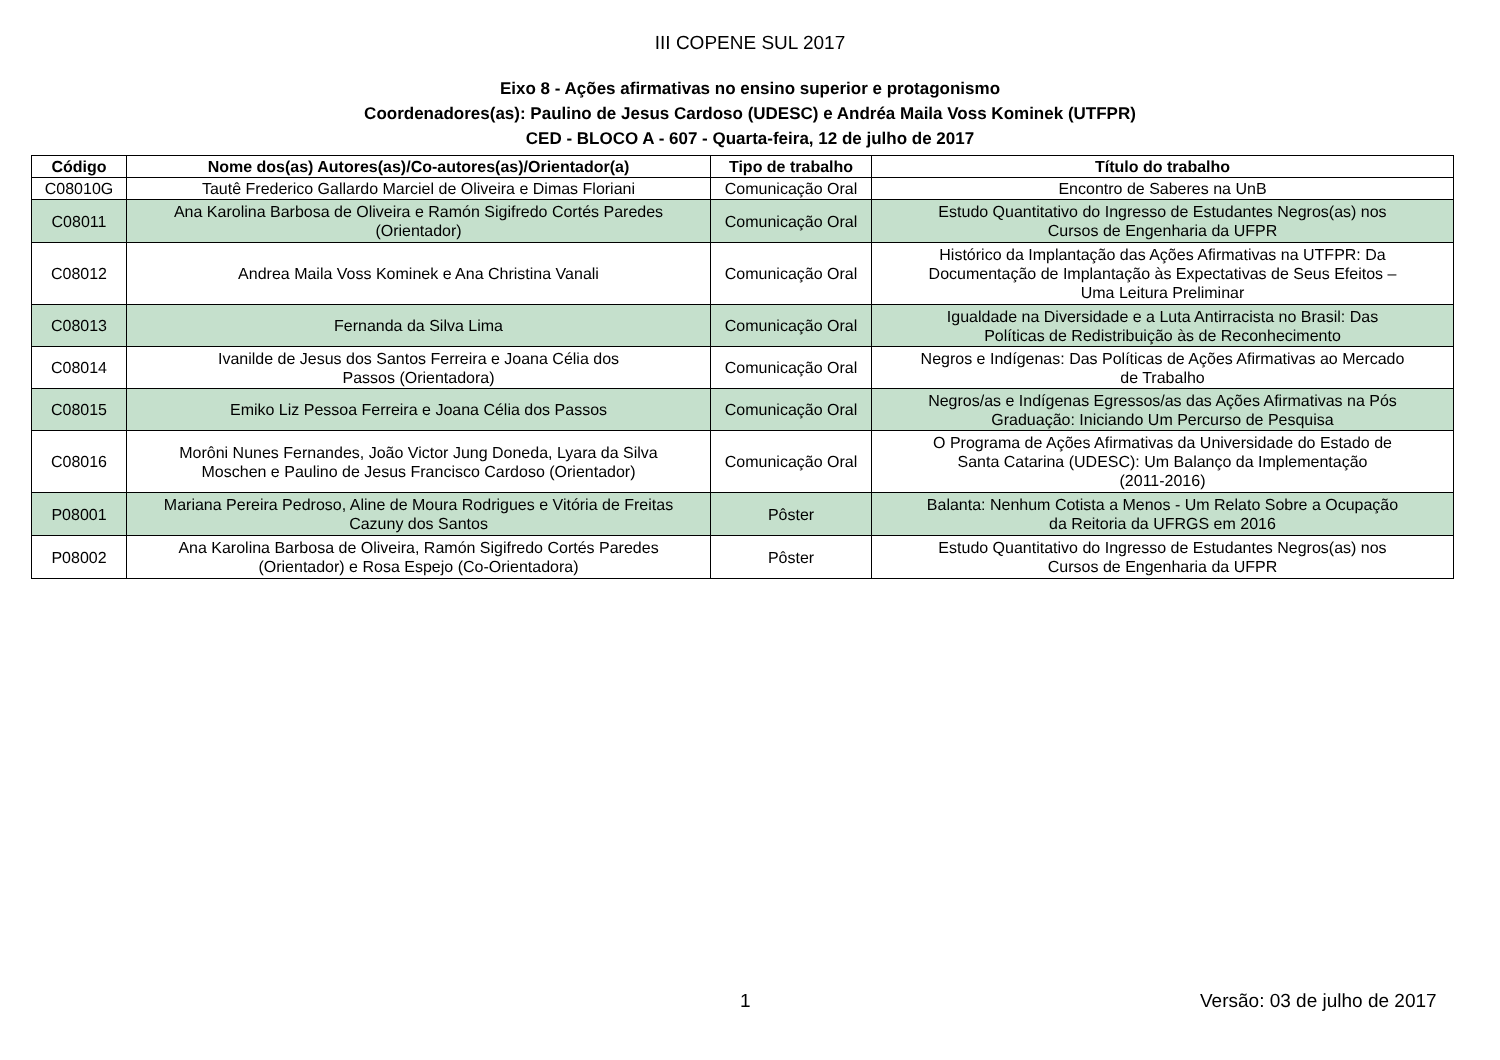III COPENE SUL 2017
Eixo 8 - Ações afirmativas no ensino superior e protagonismo
Coordenadores(as): Paulino de Jesus Cardoso (UDESC) e Andréa Maila Voss Kominek (UTFPR)
CED - BLOCO A - 607 - Quarta-feira, 12 de julho de 2017
| Código | Nome dos(as) Autores(as)/Co-autores(as)/Orientador(a) | Tipo de trabalho | Título do trabalho |
| --- | --- | --- | --- |
| C08010G | Tautê Frederico Gallardo Marciel de Oliveira e Dimas Floriani | Comunicação Oral | Encontro de Saberes na UnB |
| C08011 | Ana Karolina Barbosa de Oliveira e Ramón Sigifredo Cortés Paredes (Orientador) | Comunicação Oral | Estudo Quantitativo do Ingresso de Estudantes Negros(as) nos Cursos de Engenharia da UFPR |
| C08012 | Andrea Maila Voss Kominek e Ana Christina Vanali | Comunicação Oral | Histórico da Implantação das Ações Afirmativas na UTFPR: Da Documentação de Implantação às Expectativas de Seus Efeitos – Uma Leitura Preliminar |
| C08013 | Fernanda da Silva Lima | Comunicação Oral | Igualdade na Diversidade e a Luta Antirracista no Brasil: Das Políticas de Redistribuição às de Reconhecimento |
| C08014 | Ivanilde de Jesus dos Santos Ferreira e Joana Célia dos Passos (Orientadora) | Comunicação Oral | Negros e Indígenas: Das Políticas de Ações Afirmativas ao Mercado de Trabalho |
| C08015 | Emiko Liz Pessoa Ferreira e Joana Célia dos Passos | Comunicação Oral | Negros/as e Indígenas Egressos/as das Ações Afirmativas na Pós Graduação: Iniciando Um Percurso de Pesquisa |
| C08016 | Morôni Nunes Fernandes, João Victor Jung Doneda, Lyara da Silva Moschen e Paulino de Jesus Francisco Cardoso (Orientador) | Comunicação Oral | O Programa de Ações Afirmativas da Universidade do Estado de Santa Catarina (UDESC): Um Balanço da Implementação (2011-2016) |
| P08001 | Mariana Pereira Pedroso, Aline de Moura Rodrigues e Vitória de Freitas Cazuny dos Santos | Pôster | Balanta: Nenhum Cotista a Menos - Um Relato Sobre a Ocupação da Reitoria da UFRGS em 2016 |
| P08002 | Ana Karolina Barbosa de Oliveira, Ramón Sigifredo Cortés Paredes (Orientador) e Rosa Espejo (Co-Orientadora) | Pôster | Estudo Quantitativo do Ingresso de Estudantes Negros(as) nos Cursos de Engenharia da UFPR |
1 Versão: 03 de julho de 2017